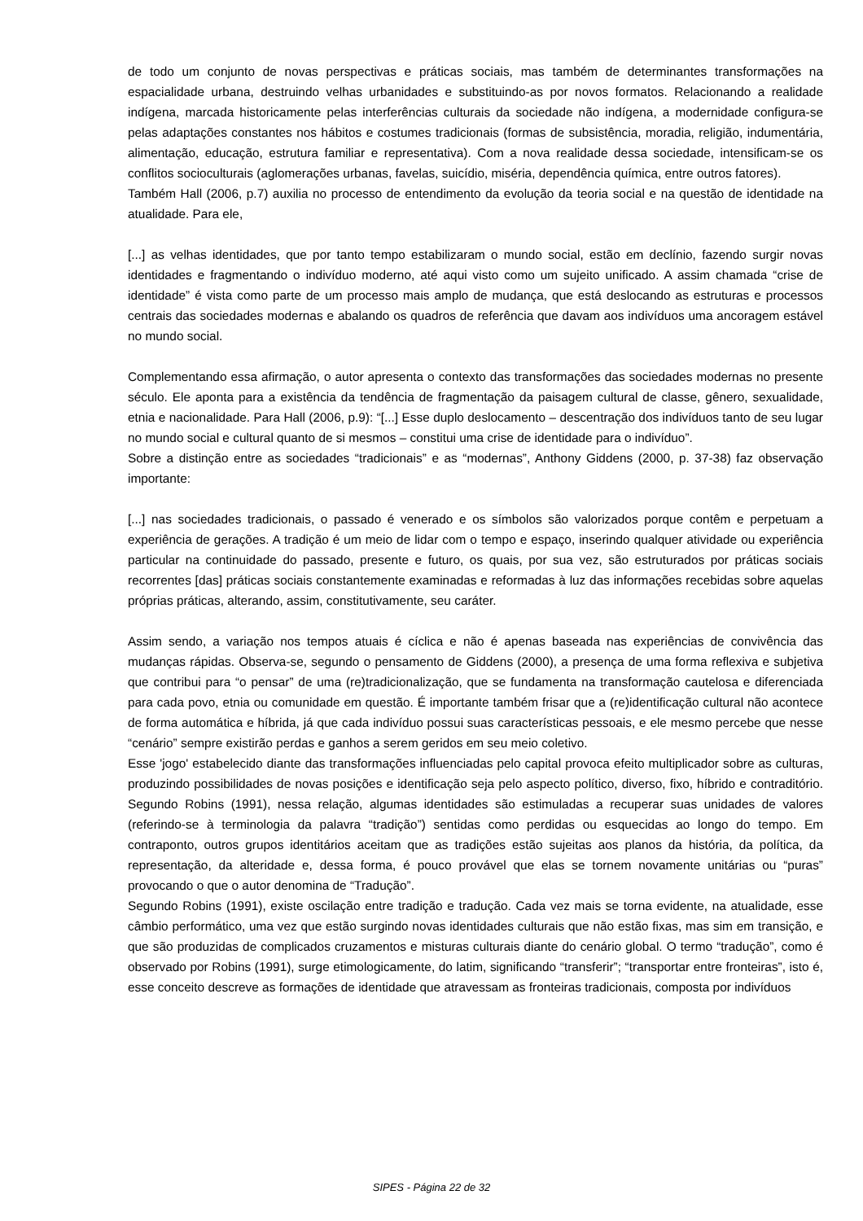de todo um conjunto de novas perspectivas e práticas sociais, mas também de determinantes transformações na espacialidade urbana, destruindo velhas urbanidades e substituindo-as por novos formatos. Relacionando a realidade indígena, marcada historicamente pelas interferências culturais da sociedade não indígena, a modernidade configura-se pelas adaptações constantes nos hábitos e costumes tradicionais (formas de subsistência, moradia, religião, indumentária, alimentação, educação, estrutura familiar e representativa). Com a nova realidade dessa sociedade, intensificam-se os conflitos socioculturais (aglomerações urbanas, favelas, suicídio, miséria, dependência química, entre outros fatores).
Também Hall (2006, p.7) auxilia no processo de entendimento da evolução da teoria social e na questão de identidade na atualidade. Para ele,
[...] as velhas identidades, que por tanto tempo estabilizaram o mundo social, estão em declínio, fazendo surgir novas identidades e fragmentando o indivíduo moderno, até aqui visto como um sujeito unificado. A assim chamada “crise de identidade” é vista como parte de um processo mais amplo de mudança, que está deslocando as estruturas e processos centrais das sociedades modernas e abalando os quadros de referência que davam aos indivíduos uma ancoragem estável no mundo social.
Complementando essa afirmação, o autor apresenta o contexto das transformações das sociedades modernas no presente século. Ele aponta para a existência da tendência de fragmentação da paisagem cultural de classe, gênero, sexualidade, etnia e nacionalidade. Para Hall (2006, p.9): “[...] Esse duplo deslocamento – descentração dos indivíduos tanto de seu lugar no mundo social e cultural quanto de si mesmos – constitui uma crise de identidade para o indivíduo”.
Sobre a distinção entre as sociedades “tradicionais” e as “modernas”, Anthony Giddens (2000, p. 37-38) faz observação importante:
[...] nas sociedades tradicionais, o passado é venerado e os símbolos são valorizados porque contêm e perpetuam a experiência de gerações. A tradição é um meio de lidar com o tempo e espaço, inserindo qualquer atividade ou experiência particular na continuidade do passado, presente e futuro, os quais, por sua vez, são estruturados por práticas sociais recorrentes [das] práticas sociais constantemente examinadas e reformadas à luz das informações recebidas sobre aquelas próprias práticas, alterando, assim, constitutivamente, seu caráter.
Assim sendo, a variação nos tempos atuais é cíclica e não é apenas baseada nas experiências de convivência das mudanças rápidas. Observa-se, segundo o pensamento de Giddens (2000), a presença de uma forma reflexiva e subjetiva que contribui para “o pensar” de uma (re)tradicionalização, que se fundamenta na transformação cautelosa e diferenciada para cada povo, etnia ou comunidade em questão. É importante também frisar que a (re)identificação cultural não acontece de forma automática e híbrida, já que cada indivíduo possui suas características pessoais, e ele mesmo percebe que nesse “cenário” sempre existirão perdas e ganhos a serem geridos em seu meio coletivo.
Esse 'jogo' estabelecido diante das transformações influenciadas pelo capital provoca efeito multiplicador sobre as culturas, produzindo possibilidades de novas posições e identificação seja pelo aspecto político, diverso, fixo, híbrido e contraditório. Segundo Robins (1991), nessa relação, algumas identidades são estimuladas a recuperar suas unidades de valores (referindo-se à terminologia da palavra “tradição”) sentidas como perdidas ou esquecidas ao longo do tempo. Em contraponto, outros grupos identitários aceitam que as tradições estão sujeitas aos planos da história, da política, da representação, da alteridade e, dessa forma, é pouco provável que elas se tornem novamente unitárias ou “puras” provocando o que o autor denomina de “Tradução”.
Segundo Robins (1991), existe oscilação entre tradição e tradução. Cada vez mais se torna evidente, na atualidade, esse câmbio performático, uma vez que estão surgindo novas identidades culturais que não estão fixas, mas sim em transição, e que são produzidas de complicados cruzamentos e misturas culturais diante do cenário global. O termo “tradução”, como é observado por Robins (1991), surge etimologicamente, do latim, significando “transferir”; “transportar entre fronteiras”, isto é, esse conceito descreve as formações de identidade que atravessam as fronteiras tradicionais, composta por indivíduos
SIPES - Página 22 de 32